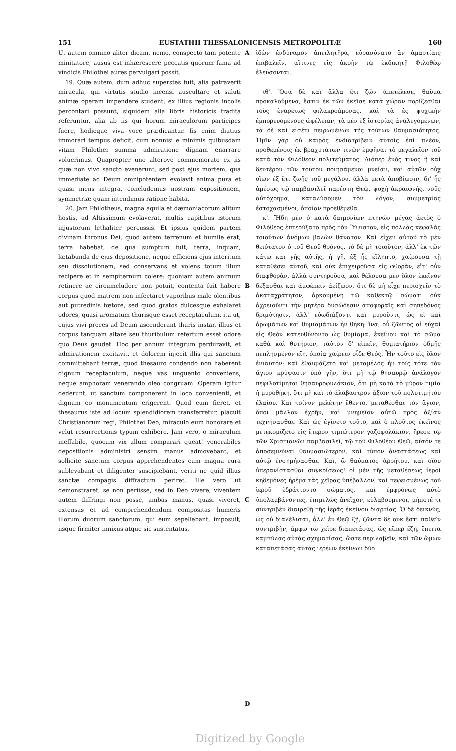151 EUSTATHII THESSALONICENSIS METROPOLITÆ 160
Ut autem omnino aliter dicam, nemo, conspecto tam potente minitatore, ausus est inhærescere peccatis quorum fama ad vindicis Philothei aures pervulgari possit.
19. Quæ autem, dum adhuc superstes fuit, alia patraverit miracula, qui virtutis studio incensi auscultare et saluti animæ operam impendere student, ex illius regionis incolis percontari possunt, siquidem alia libris historicis tradita referuntur, alia ab iis qui horum miraculorum participes fuere, hodieque viva voce prædicantur. Iis enim diutius immorari tempus deficit, cum nonnisi e minimis quibusdam vitam Philothei summa admiratione dignam enarrare voluerimus. Quapropter uno alterove commemorato ex iis quæ non vivo sancto evenerunt, sed post ejus mortem, qua immediate ad Deum omnipotentem evolavit anima pura et quasi mens integra, concludemus nostram expositionem, symmetriæ quam intendimus ratione habita.
20. Jam Philotheus, magna aquila et dæmoniacorum alitum hostis, ad Altissimum evolaverat, multis capitibus istorum injustorum lethaliter percussis. Et ipsius quidem partem divinam thronus Dei, quod autem terrenum et humile erat, terra habebat, de qua sumptum fuit, terra, inquam, lætabunda de ejus depositione, neque efficiens ejus interitum seu dissolutionem, sed conservans et volens totum illum recipere et in sempiternum colere: quoniam autem animum retinere ac circumcludere non potuit, contenta fuit habere corpus quod matrem non infectaret vaporibus male olentibus aut putredinis fœtore, sed quod gratos dulcesque exhalaret odores, quasi aromatum thurisque esset receptaculum, ita ut, cujus vivi preces ad Deum ascenderant thuris instar, illius et corpus tanquam altare seu thuribulum refertum esset odore quo Deus gaudet. Hoc per annum integrum perduravit, et admirationem excitavit, et dolorem injecit illis qui sanctum committebant terræ, quod thesauro condendo non haberent dignum receptaculum, neque vas unguento conveniens, neque amphoram venerando oleo congruam. Operam igitur dederunt, ut sanctum componerent in loco convenienti, et dignum eo monumentum erigerent. Quod cum fieret, et thesaurus iste ad locum splendidiorem transferretur, placuit Christianorum regi, Philothei Deo, miraculo eum honorare et velut resurrectionis typum exhibere. Jam vero, o miraculum ineffabile, quocum vix ullum comparari queat! venerabiles depositionis administri sensim manus admovebant, et sollicite sanctum corpus apprehendentes cum magna cura sublevabant et diligenter suscipiebant, veriti ne quid illius sanctæ compagis diffractum periret. Ille vero ut demonstraret, se non periisse, sed in Deo vivere, viventem autem diffringi non posse, ambas manus, quasi viveret, extensas et ad comprehendendum compositas humeris illorum duorum sanctorum, qui eum sepeliebant, imposuit, iisque firmiter innixus atque sic sustentatus,
A
B
C
D
ἰδὼν ἐνδύναμον ἀπειλητῆρα, εὐρασύνατο ἂν ἁμαρτίαις ἐπιβαλεῖν, αἵτινες εἰς ἀκοὴν τῷ ἐκδικητῇ Φιλοθέῳ ἐλεύσονται.
ιθ'. Ὅσα δὲ καὶ ἄλλα ἔτι ζῶν ἀπετέλεσε, θαῦμα προκαλούμενα, ἔστιν ἐκ τῶν ἐκεῖσε κατὰ χώραν πορίζεσθαι τοὺς ἐναρέτως φιλακροάμονας, καὶ τὰ ἐς ψυχικὴν ἐμπορευομένους ὠφέλειαν, τὰ μὲν ἐξ ἱστορίας ἀναλεγομένων, τὰ δὲ καὶ εἰσέτι πειρωμένων τῆς τούτων θαυμασιότητος. Ἡμῖν γὰρ οὐ καιρὸς ἐνδιατρίβειν αὐτοῖς ἐπὶ πλέον, προθεμένοις ἐκ βραχυτάτων τινῶν ἐμφῆναι τὸ μεγαλεῖον τοῦ κατὰ τὸν Φιλόθεον πολιτεύματος. Διόπερ ἑνός τινος ἢ καὶ δευτέρου τῶν τούτου ποιησάμενοι μνείαν, καὶ αὐτῶν οὐχ οἵων ἐξ ἔτι ζωῆς τοῦ μεγάλου, ἀλλὰ μετὰ ἀποβίωσιν, δι' ἧς ἀμέσως τῷ παμβασιλεῖ παρέστη Θεῷ, ψυχὴ ἀκραιφνής, νοῦς αὐτόχρημα, καταλύσομεν τὸν λόγον, συμμετρίας ἐστοχασμένοι, ὁποίαν προεθέμεθα.
κ'. Ἤδη μὲν ὁ κατὰ δαιμονίων πτηνῶν μέγας ἀετὸς ὁ Φιλόθεος ἐπτερύξατο πρὸς τὸν Ὕψιστον, εἰς πολλὰς κεφαλὰς τοιούτων ἀνόμων βαλὼν θάνατον. Καὶ εἶχεν αὐτοῦ τὸ μὲν θειότατον ὁ τοῦ Θεοῦ θρόνος, τὸ δὲ μὴ τοιοῦτον, ἀλλ' ἐκ τῶν κάτω καὶ γῆς αὐτῆς, ἡ γῆ, ἐξ ἧς εἴληπτο, χαίρουσα τῇ καταθέσει αὐτοῦ, καὶ οὐκ ἐπιχειροῦσα εἰς φθορὰν, εἴτ' οὖν διαφθορὰν, ἀλλὰ συντηροῦσα, καὶ θέλουσα μὲν ὅλον ἐκεῖνον δέξασθαι καὶ ἀμφέπειν ἀείζωον, ὅτι δὲ μὴ εἶχε περισχεῖν τὸ ἀκαταχράτητον, ἀρκουμένη τῷ καθεκτῷ σώματι οὐκ ἀχρειοῦντι τὴν μητέρα δυσώδεσιν ἀποφοραῖς καὶ σηπεδόνος δριμύτησιν, ἀλλ' εὐωδιάζοντι καὶ μυροῦντι, ὡς εἰ καὶ ἀρωμάτων καὶ θυμιαμάτων ἦν θήκη· ἵνα, οὗ ζῶντος αἱ εὐχαὶ εἰς Θεὸν κατευθύνοντο ὡς θυμίαμα, ἐκείνου καὶ τὸ σῶμα καθὰ καὶ θυτήριον, ταὐτὸν δ' εἰπεῖν, θυμιατήριον ὀδμῆς πεπλησμένον εἴη, ὁποίᾳ χαίρειν οἶδε Θεός. Ἦν τοῦτο εἰς ὅλον ἐνιαυτόν· καὶ ἐθαυμάζετο καὶ μεταμέλος ἦν τοῖς τότε τὸν ἅγιον κρύψασιν ὑπὸ γῆν, ὅτι μὴ τῷ θησαυρῷ ἀνάλογον πεφιλοτίμηται θησαυροφυλάκιον, ὅτι μὴ κατὰ τὸ μύρον τιμία ἡ μυροθήκη, ὅτι μὴ καὶ τὸ ἀλάβαστρον ἄξιον τοῦ πολυτιμήτου ἐλαίου. Καὶ τοίνυν μελέτην ἔθεντο, μεταθέσθαι τὸν ἅγιον, ὅποι μᾶλλον ἐχρῆν, καὶ μνημεῖον αὐτῷ πρὸς ἀξίαν τεχνήσασθαι. Καὶ ὡς ἐγίνετο τοῦτο, καὶ ὁ πλοῦτος ἐκεῖνος μετεκομίζετο εἰς ἕτερον τιμιώτερον γαζοφυλάκιον, ἤρεσε τῷ τῶν Χριστιανῶν παμβασιλεῖ, τῷ τοῦ Φιλοθέου Θεῷ, αὐτόν τε ἀποσεμνῦναι θαυμασιώτερον, καὶ τύπον ἀναστάσεως καὶ αὐτῷ ἐνσημήνασθαι. Καὶ, ὢ θαύματος ἀρρήτου, καὶ οἵου ὑπερανίστασθαι συγκρίσεως! οἱ μὲν τῆς μεταθέσεως ἱεροὶ κηδεμόνες ἠρέμα τὰς χεῖρας ὑπέβαλλον, καὶ πεφεισμένως τοῦ ἱεροῦ ἐδράττοντο σώματος, καὶ ἐμφρόνως αὐτὸ ὑπολαμβάνοντες, ἐπιμελῶς ἀνεῖχον, εὐλαβούμενοι, μήποτέ τι συντριβὲν διαιρεθῇ τῆς ἱερᾶς ἐκείνου διαρτίας. Ὁ δὲ δεικνύς, ὡς οὐ διαλέλυται, ἀλλ' ἐν Θεῷ ζῇ, ζῶντα δὲ οὐκ ἔστι παθεῖν συντριβὴν, ἄμφω τὼ χεῖρε διαπετάσας, ὡς εἴπερ ἔζη, ἔπειτα καμπύλας αὐτὰς σχηματίσας, ὥστε περιλαβεῖν, καὶ τῶν ὤμων καταπετάσας αὐτὰς ἱερέων ἐκείνων δύο
Digitized by Google